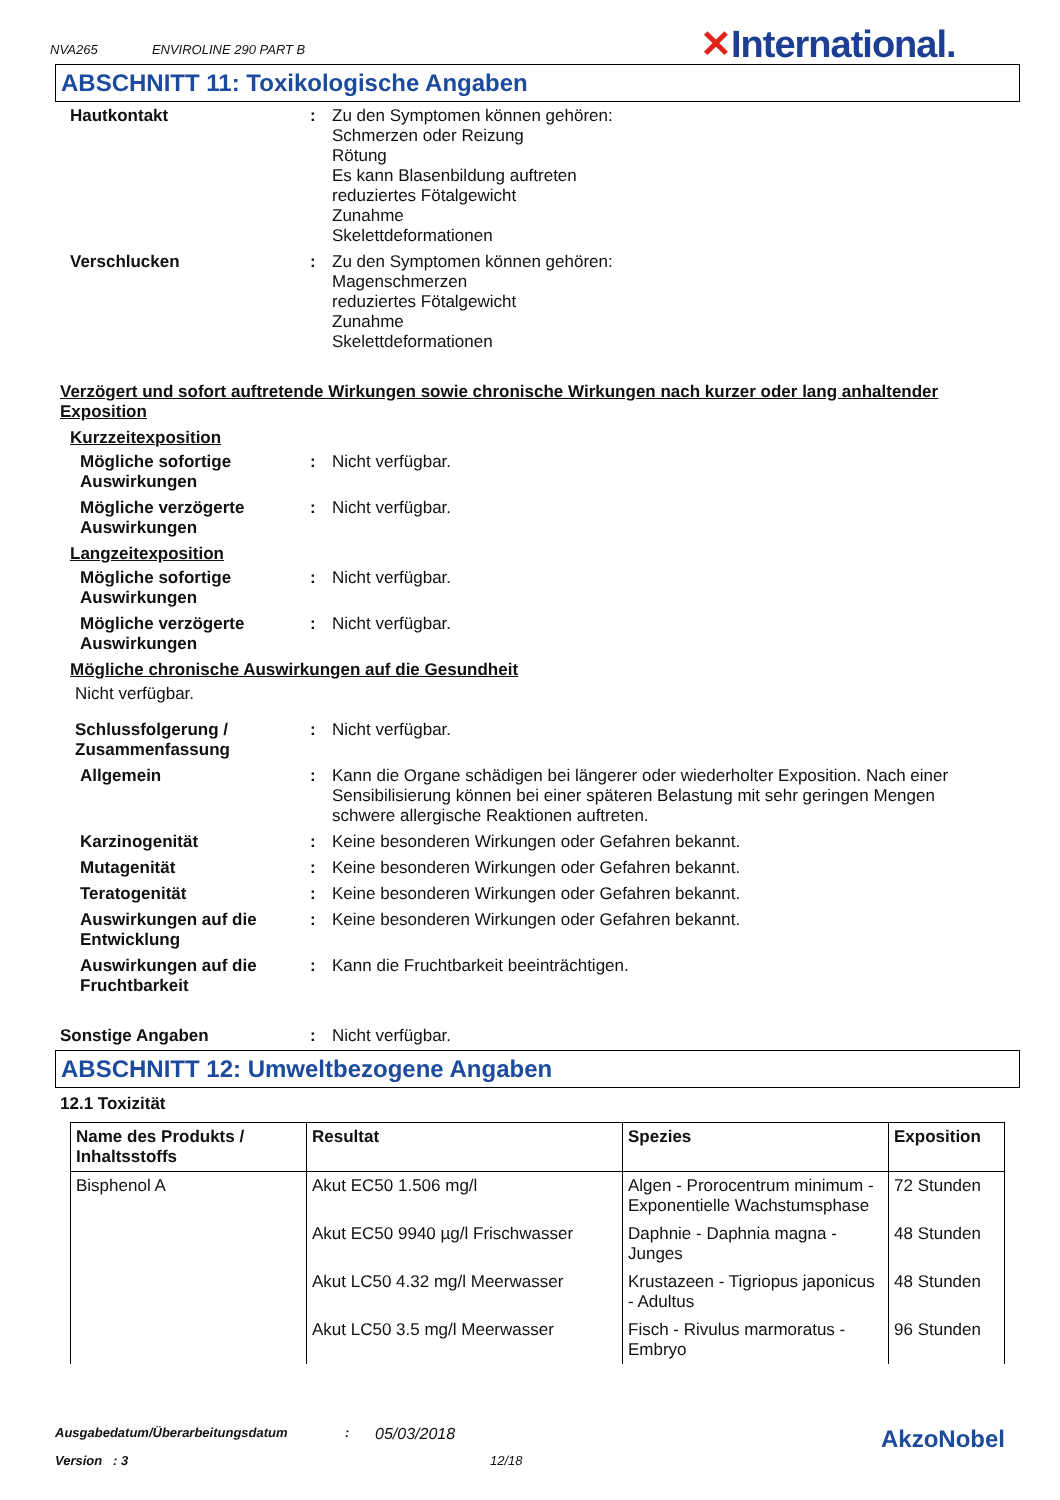NVA265 ENVIROLINE 290 PART B
✕International.
ABSCHNITT 11: Toxikologische Angaben
Hautkontakt : Zu den Symptomen können gehören:
Schmerzen oder Reizung
Rötung
Es kann Blasenbildung auftreten
reduziertes Fötalgewicht
Zunahme
Skelettdeformationen
Verschlucken : Zu den Symptomen können gehören:
Magenschmerzen
reduziertes Fötalgewicht
Zunahme
Skelettdeformationen
Verzögert und sofort auftretende Wirkungen sowie chronische Wirkungen nach kurzer oder lang anhaltender Exposition
Kurzzeitexposition
Mögliche sofortige Auswirkungen
: Nicht verfügbar.
Mögliche verzögerte Auswirkungen
: Nicht verfügbar.
Langzeitexposition
Mögliche sofortige Auswirkungen
: Nicht verfügbar.
Mögliche verzögerte Auswirkungen
: Nicht verfügbar.
Mögliche chronische Auswirkungen auf die Gesundheit
Nicht verfügbar.
Schlussfolgerung / Zusammenfassung
: Nicht verfügbar.
Allgemein : Kann die Organe schädigen bei längerer oder wiederholter Exposition. Nach einer Sensibilisierung können bei einer späteren Belastung mit sehr geringen Mengen schwere allergische Reaktionen auftreten.
Karzinogenität : Keine besonderen Wirkungen oder Gefahren bekannt.
Mutagenität : Keine besonderen Wirkungen oder Gefahren bekannt.
Teratogenität : Keine besonderen Wirkungen oder Gefahren bekannt.
Auswirkungen auf die Entwicklung
: Keine besonderen Wirkungen oder Gefahren bekannt.
Auswirkungen auf die Fruchtbarkeit
: Kann die Fruchtbarkeit beeinträchtigen.
Sonstige Angaben : Nicht verfügbar.
ABSCHNITT 12: Umweltbezogene Angaben
12.1 Toxizität
| Name des Produkts / Inhaltsstoffs | Resultat | Spezies | Exposition |
| --- | --- | --- | --- |
| Bisphenol A | Akut EC50 1.506 mg/l | Algen - Prorocentrum minimum - Exponentielle Wachstumsphase | 72 Stunden |
| | Akut EC50 9940 µg/l Frischwasser | Daphnie - Daphnia magna - Junges | 48 Stunden |
| | Akut LC50 4.32 mg/l Meerwasser | Krustazeen - Tigriopus japonicus - Adultus | 48 Stunden |
| | Akut LC50 3.5 mg/l Meerwasser | Fisch - Rivulus marmoratus - Embryo | 96 Stunden |
Ausgabedatum/Überarbeitungsdatum: 05/03/2018 AkzoNobel
Version : 3 12/18